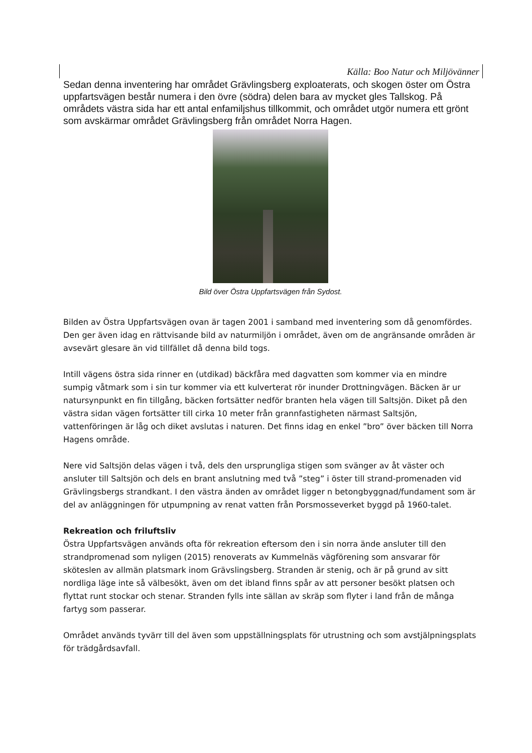Källa: Boo Natur och Miljövänner
Sedan denna inventering har området Grävlingsberg exploaterats, och skogen öster om Östra uppfartsvägen består numera i den övre (södra) delen bara av mycket gles Tallskog. På områdets västra sida har ett antal enfamiljshus tillkommit, och området utgör numera ett grönt som avskärmar området Grävlingsberg från området Norra Hagen.
Bild över Östra Uppfartsvägen från Sydost.
Bilden av Östra Uppfartsvägen ovan är tagen 2001 i samband med inventering som då genomfördes. Den ger även idag en rättvisande bild av naturmiljön i området, även om de angränsande områden är avsevärt glesare än vid tillfället då denna bild togs.
Intill vägens östra sida rinner en (utdikad) bäckfåra med dagvatten som kommer via en mindre sumpig våtmark som i sin tur kommer via ett kulverterat rör inunder Drottningvägen. Bäcken är ur natursynpunkt en fin tillgång, bäcken fortsätter nedför branten hela vägen till Saltsjön. Diket på den västra sidan vägen fortsätter till cirka 10 meter från grannfastigheten närmast Saltsjön, vattenföringen är låg och diket avslutas i naturen. Det finns idag en enkel ”bro” över bäcken till Norra Hagens område.
Nere vid Saltsjön delas vägen i två, dels den ursprungliga stigen som svänger av åt väster och ansluter till Saltsjön och dels en brant anslutning med två ”steg” i öster till strand-promenaden vid Grävlingsbergs strandkant. I den västra änden av området ligger n betongbyggnad/fundament som är del av anläggningen för utpumpning av renat vatten från Porsmosseverket byggd på 1960-talet.
Rekreation och friluftsliv
Östra Uppfartsvägen används ofta för rekreation eftersom den i sin norra ände ansluter till den strandpromenad som nyligen (2015) renoverats av Kummelnäs vägförening som ansvarar för sköteslen av allmän platsmark inom Grävslingsberg. Stranden är stenig, och är på grund av sitt nordliga läge inte så välbesökt, även om det ibland finns spår av att personer besökt platsen och flyttat runt stockar och stenar. Stranden fylls inte sällan av skräp som flyter i land från de många fartyg som passerar.
Området används tyvärr till del även som uppställningsplats för utrustning och som avstjälpningsplats för trädgårdsavfall.